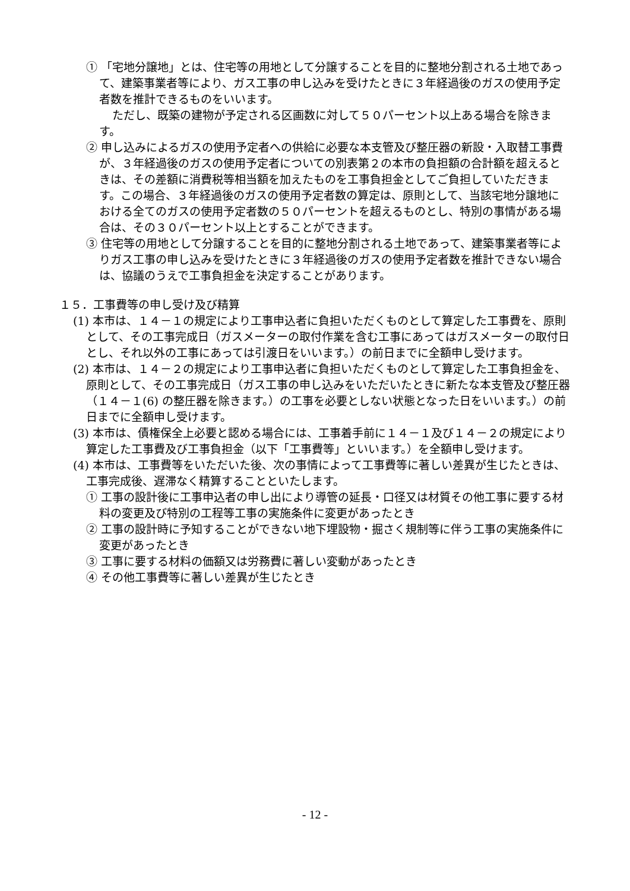① 「宅地分譲地」とは、住宅等の用地として分譲することを目的に整地分割される土地であって、建築事業者等により、ガス工事の申し込みを受けたときに３年経過後のガスの使用予定者数を推計できるものをいいます。
ただし、既築の建物が予定される区画数に対して５０パーセント以上ある場合を除きます。
② 申し込みによるガスの使用予定者への供給に必要な本支管及び整圧器の新設・入取替工事費が、３年経過後のガスの使用予定者についての別表第２の本市の負担額の合計額を超えるときは、その差額に消費税等相当額を加えたものを工事負担金としてご負担していただきます。この場合、３年経過後のガスの使用予定者数の算定は、原則として、当該宅地分譲地における全てのガスの使用予定者数の５０パーセントを超えるものとし、特別の事情がある場合は、その３０パーセント以上とすることができます。
③ 住宅等の用地として分譲することを目的に整地分割される土地であって、建築事業者等によりガス工事の申し込みを受けたときに３年経過後のガスの使用予定者数を推計できない場合は、協議のうえで工事負担金を決定することがあります。
１５．工事費等の申し受け及び精算
(1) 本市は、１４－１の規定により工事申込者に負担いただくものとして算定した工事費を、原則として、その工事完成日（ガスメーターの取付作業を含む工事にあってはガスメーターの取付日とし、それ以外の工事にあっては引渡日をいいます。）の前日までに全額申し受けます。
(2) 本市は、１４－２の規定により工事申込者に負担いただくものとして算定した工事負担金を、原則として、その工事完成日（ガス工事の申し込みをいただいたときに新たな本支管及び整圧器（１４－１(6) の整圧器を除きます。）の工事を必要としない状態となった日をいいます。）の前日までに全額申し受けます。
(3) 本市は、債権保全上必要と認める場合には、工事着手前に１４－１及び１４－２の規定により算定した工事費及び工事負担金（以下「工事費等」といいます。）を全額申し受けます。
(4) 本市は、工事費等をいただいた後、次の事情によって工事費等に著しい差異が生じたときは、工事完成後、遅滞なく精算することといたします。
① 工事の設計後に工事申込者の申し出により導管の延長・口径又は材質その他工事に要する材料の変更及び特別の工程等工事の実施条件に変更があったとき
② 工事の設計時に予知することができない地下埋設物・掘さく規制等に伴う工事の実施条件に変更があったとき
③ 工事に要する材料の価額又は労務費に著しい変動があったとき
④ その他工事費等に著しい差異が生じたとき
- 12 -